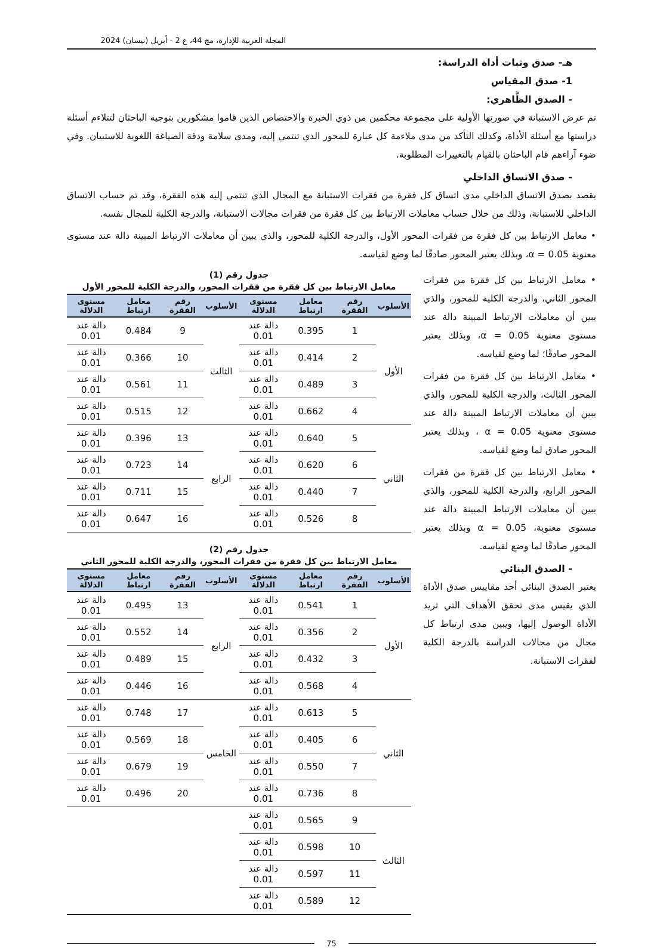المجلة العربية للإدارة، مج 44، ع 2 - أبريل (نيسان) 2024
هـ- صدق وثبات أداة الدراسة:
1- صدق المقياس
- الصدق الظَّاهري:
تم عرض الاستبانة في صورتها الأولية على مجموعة محكمين من ذوي الخبرة والاختصاص الذين قاموا مشكورين بتوجيه الباحثان لتتلاءم أسئلة دراستها مع أسئلة الأداة، وكذلك التأكد من مدى ملاءمة كل عبارة للمحور الذي تنتمي إليه، ومدى سلامة ودقة الصياغة اللغوية للاستبيان. وفي ضوء آراءهم قام الباحثان بالقيام بالتغييرات المطلوبة.
- صدق الاتساق الداخلي
يقصد بصدق الاتساق الداخلي مدى اتساق كل فقرة من فقرات الاستبانة مع المجال الذي تنتمي إليه هذه الفقرة، وقد تم حساب الاتساق الداخلي للاستبانة، وذلك من خلال حساب معاملات الارتباط بين كل فقرة من فقرات مجالات الاستبانة، والدرجة الكلية للمجال نفسه.
• معامل الارتباط بين كل فقرة من فقرات المحور الأول، والدرجة الكلية للمحور، والذي يبين أن معاملات الارتباط المبينة دالة عند مستوى معنوية α = 0.05، وبذلك يعتبر المحور صادقًا لما وضع لقياسه.
• معامل الارتباط بين كل فقرة من فقرات المحور الثاني، والدرجة الكلية للمحور، والذي يبين أن معاملات الارتباط المبينة دالة عند مستوى معنوية α = 0.05، وبذلك يعتبر المحور صادقًا؛ لما وضع لقياسه.
• معامل الارتباط بين كل فقرة من فقرات المحور الثالث، والدرجة الكلية للمحور، والذي يبين أن معاملات الارتباط المبينة دالة عند مستوى معنوية α = 0.05 ، وبذلك يعتبر المحور صادق لما وضع لقياسه.
• معامل الارتباط بين كل فقرة من فقرات المحور الرابع، والدرجة الكلية للمحور، والذي يبين أن معاملات الارتباط المبينة دالة عند مستوى معنوية، α = 0.05 وبذلك يعتبر المحور صادقًا لما وضع لقياسه.
- الصدق البنائي
يعتبر الصدق البنائي أحد مقاييس صدق الأداة الذي يقيس مدى تحقق الأهداف التي تريد الأداة الوصول إليها، ويبين مدى ارتباط كل مجال من مجالات الدراسة بالدرجة الكلية لفقرات الاستبانة.
جدول رقم (1)
معامل الارتباط بين كل فقرة من فقرات المحور، والدرجة الكلية للمحور الأول
| الأسلوب | رقم الفقرة | معامل ارتباط | مستوى الدلالة | الأسلوب | رقم الفقرة | معامل ارتباط | مستوى الدلالة |
| --- | --- | --- | --- | --- | --- | --- | --- |
| الأول | 1 | 0.395 | دالة عند 0.01 | الثالث | 9 | 0.484 | دالة عند 0.01 |
| | 2 | 0.414 | دالة عند 0.01 | | 10 | 0.366 | دالة عند 0.01 |
| | 3 | 0.489 | دالة عند 0.01 | | 11 | 0.561 | دالة عند 0.01 |
| | 4 | 0.662 | دالة عند 0.01 | | 12 | 0.515 | دالة عند 0.01 |
| الثاني | 5 | 0.640 | دالة عند 0.01 | الرابع | 13 | 0.396 | دالة عند 0.01 |
| | 6 | 0.620 | دالة عند 0.01 | | 14 | 0.723 | دالة عند 0.01 |
| | 7 | 0.440 | دالة عند 0.01 | | 15 | 0.711 | دالة عند 0.01 |
| | 8 | 0.526 | دالة عند 0.01 | | 16 | 0.647 | دالة عند 0.01 |
جدول رقم (2)
معامل الارتباط بين كل فقرة من فقرات المحور، والدرجة الكلية للمحور الثاني
| الأسلوب | رقم الفقرة | معامل ارتباط | مستوى الدلالة | الأسلوب | رقم الفقرة | معامل ارتباط | مستوى الدلالة |
| --- | --- | --- | --- | --- | --- | --- | --- |
| الأول | 1 | 0.541 | دالة عند 0.01 | الرابع | 13 | 0.495 | دالة عند 0.01 |
| | 2 | 0.356 | دالة عند 0.01 | | 14 | 0.552 | دالة عند 0.01 |
| | 3 | 0.432 | دالة عند 0.01 | | 15 | 0.489 | دالة عند 0.01 |
| | 4 | 0.568 | دالة عند 0.01 | | 16 | 0.446 | دالة عند 0.01 |
| الثاني | 5 | 0.613 | دالة عند 0.01 | الخامس | 17 | 0.748 | دالة عند 0.01 |
| | 6 | 0.405 | دالة عند 0.01 | | 18 | 0.569 | دالة عند 0.01 |
| | 7 | 0.550 | دالة عند 0.01 | | 19 | 0.679 | دالة عند 0.01 |
| | 8 | 0.736 | دالة عند 0.01 | | 20 | 0.496 | دالة عند 0.01 |
| الثالث | 9 | 0.565 | دالة عند 0.01 | | | | |
| | 10 | 0.598 | دالة عند 0.01 | | | | |
| | 11 | 0.597 | دالة عند 0.01 | | | | |
| | 12 | 0.589 | دالة عند 0.01 | | | | |
75